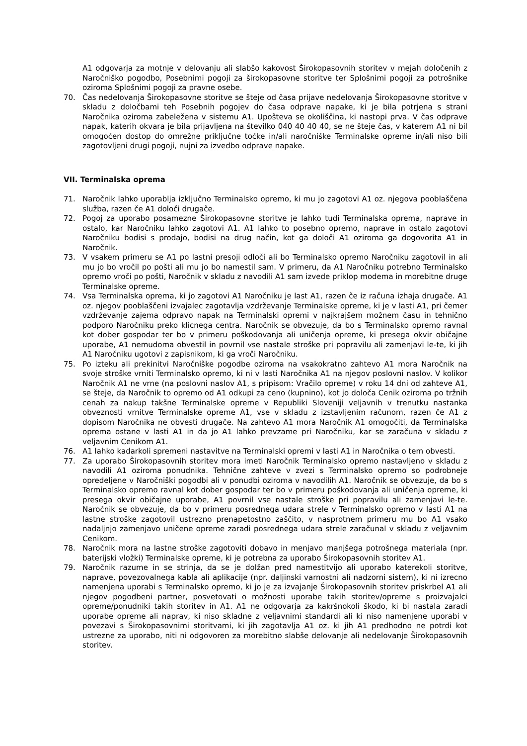A1 odgovarja za motnje v delovanju ali slabšo kakovost Širokopasovnih storitev v mejah določenih z Naročniško pogodbo, Posebnimi pogoji za širokopasovne storitve ter Splošnimi pogoji za potrošnike oziroma Splošnimi pogoji za pravne osebe.
70. Čas nedelovanja Širokopasovne storitve se šteje od časa prijave nedelovanja Širokopasovne storitve v skladu z določbami teh Posebnih pogojev do časa odprave napake, ki je bila potrjena s strani Naročnika oziroma zabeležena v sistemu A1. Upošteva se okoliščina, ki nastopi prva. V čas odprave napak, katerih okvara je bila prijavljena na številko 040 40 40 40, se ne šteje čas, v katerem A1 ni bil omogočen dostop do omrežne priključne točke in/ali naročniške Terminalske opreme in/ali niso bili zagotovljeni drugi pogoji, nujni za izvedbo odprave napake.
VII. Terminalska oprema
71. Naročnik lahko uporablja izključno Terminalsko opremo, ki mu jo zagotovi A1 oz. njegova pooblaščena služba, razen če A1 določi drugače.
72. Pogoj za uporabo posamezne Širokopasovne storitve je lahko tudi Terminalska oprema, naprave in ostalo, kar Naročniku lahko zagotovi A1. A1 lahko to posebno opremo, naprave in ostalo zagotovi Naročniku bodisi s prodajo, bodisi na drug način, kot ga določi A1 oziroma ga dogovorita A1 in Naročnik.
73. V vsakem primeru se A1 po lastni presoji odloči ali bo Terminalsko opremo Naročniku zagotovil in ali mu jo bo vročil po pošti ali mu jo bo namestil sam. V primeru, da A1 Naročniku potrebno Terminalsko opremo vroči po pošti, Naročnik v skladu z navodili A1 sam izvede priklop modema in morebitne druge Terminalske opreme.
74. Vsa Terminalska oprema, ki jo zagotovi A1 Naročniku je last A1, razen če iz računa izhaja drugače. A1 oz. njegov pooblaščeni izvajalec zagotavlja vzdrževanje Terminalske opreme, ki je v lasti A1, pri čemer vzdrževanje zajema odpravo napak na Terminalski opremi v najkrajšem možnem času in tehnično podporo Naročniku preko klicnega centra. Naročnik se obvezuje, da bo s Terminalsko opremo ravnal kot dober gospodar ter bo v primeru poškodovanja ali uničenja opreme, ki presega okvir običajne uporabe, A1 nemudoma obvestil in povrnil vse nastale stroške pri popravilu ali zamenjavi le-te, ki jih A1 Naročniku ugotovi z zapisnikom, ki ga vroči Naročniku.
75. Po izteku ali prekinitvi Naročniške pogodbe oziroma na vsakokratno zahtevo A1 mora Naročnik na svoje stroške vrniti Terminalsko opremo, ki ni v lasti Naročnika A1 na njegov poslovni naslov. V kolikor Naročnik A1 ne vrne (na poslovni naslov A1, s pripisom: Vračilo opreme) v roku 14 dni od zahteve A1, se šteje, da Naročnik to opremo od A1 odkupi za ceno (kupnino), kot jo določa Cenik oziroma po tržnih cenah za nakup takšne Terminalske opreme v Republiki Sloveniji veljavnih v trenutku nastanka obveznosti vrnitve Terminalske opreme A1, vse v skladu z izstavljenim računom, razen če A1 z dopisom Naročnika ne obvesti drugače. Na zahtevo A1 mora Naročnik A1 omogočiti, da Terminalska oprema ostane v lasti A1 in da jo A1 lahko prevzame pri Naročniku, kar se zaračuna v skladu z veljavnim Cenikom A1.
76. A1 lahko kadarkoli spremeni nastavitve na Terminalski opremi v lasti A1 in Naročnika o tem obvesti.
77. Za uporabo Širokopasovnih storitev mora imeti Naročnik Terminalsko opremo nastavljeno v skladu z navodili A1 oziroma ponudnika. Tehnične zahteve v zvezi s Terminalsko opremo so podrobneje opredeljene v Naročniški pogodbi ali v ponudbi oziroma v navodilih A1. Naročnik se obvezuje, da bo s Terminalsko opremo ravnal kot dober gospodar ter bo v primeru poškodovanja ali uničenja opreme, ki presega okvir običajne uporabe, A1 povrnil vse nastale stroške pri popravilu ali zamenjavi le-te. Naročnik se obvezuje, da bo v primeru posrednega udara strele v Terminalsko opremo v lasti A1 na lastne stroške zagotovil ustrezno prenapetostno zaščito, v nasprotnem primeru mu bo A1 vsako nadaljnjo zamenjavo uničene opreme zaradi posrednega udara strele zaračunal v skladu z veljavnim Cenikom.
78. Naročnik mora na lastne stroške zagotoviti dobavo in menjavo manjšega potrošnega materiala (npr. baterijski vložki) Terminalske opreme, ki je potrebna za uporabo Širokopasovnih storitev A1.
79. Naročnik razume in se strinja, da se je dolžan pred namestitvijo ali uporabo katerekoli storitve, naprave, povezovalnega kabla ali aplikacije (npr. daljinski varnostni ali nadzorni sistem), ki ni izrecno namenjena uporabi s Terminalsko opremo, ki jo je za izvajanje Širokopasovnih storitev priskrbel A1 ali njegov pogodbeni partner, posvetovati o možnosti uporabe takih storitev/opreme s proizvajalci opreme/ponudniki takih storitev in A1. A1 ne odgovarja za kakršnokoli škodo, ki bi nastala zaradi uporabe opreme ali naprav, ki niso skladne z veljavnimi standardi ali ki niso namenjene uporabi v povezavi s Širokopasovnimi storitvami, ki jih zagotavlja A1 oz. ki jih A1 predhodno ne potrdi kot ustrezne za uporabo, niti ni odgovoren za morebitno slabše delovanje ali nedelovanje Širokopasovnih storitev.